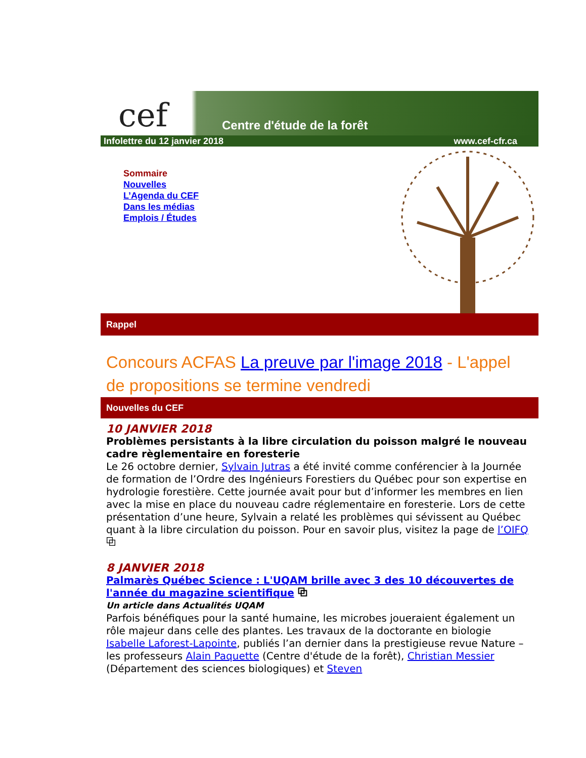cef
Centre d'étude de la forêt
Infolettre du 12 janvier 2018 www.cef-cfr.ca
Sommaire
Nouvelles
L’Agenda du CEF
Dans les médias
Emplois / Études
Rappel
Concours ACFAS La preuve par l'image 2018 - L'appel de propositions se termine vendredi
Nouvelles du CEF
10 JANVIER 2018
Problèmes persistants à la libre circulation du poisson malgré le nouveau cadre règlementaire en foresterie
Le 26 octobre dernier, Sylvain Jutras a été invité comme conférencier à la Journée de formation de l’Ordre des Ingénieurs Forestiers du Québec pour son expertise en hydrologie forestière. Cette journée avait pour but d’informer les membres en lien avec la mise en place du nouveau cadre réglementaire en foresterie. Lors de cette présentation d’une heure, Sylvain a relaté les problèmes qui sévissent au Québec quant à la libre circulation du poisson. Pour en savoir plus, visitez la page de l’OIFQ ⧉
8 JANVIER 2018
Palmarès Québec Science : L'UQAM brille avec 3 des 10 découvertes de l'année du magazine scientifique ⧉
Un article dans Actualités UQAM
Parfois bénéfiques pour la santé humaine, les microbes joueraient également un rôle majeur dans celle des plantes. Les travaux de la doctorante en biologie Isabelle Laforest-Lapointe, publiés l’an dernier dans la prestigieuse revue Nature – les professeurs Alain Paquette (Centre d'étude de la forêt), Christian Messier (Département des sciences biologiques) et Steven